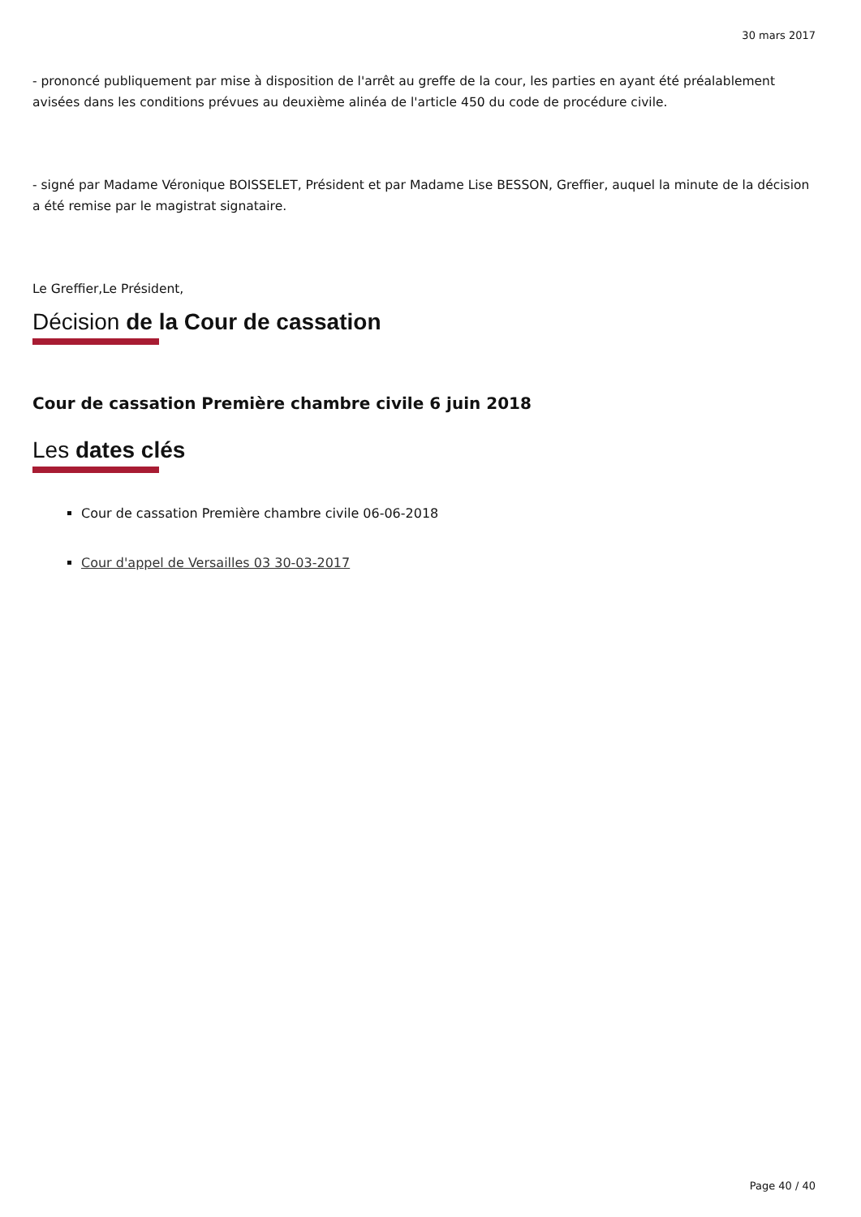30 mars 2017
- prononcé publiquement par mise à disposition de l'arrêt au greffe de la cour, les parties en ayant été préalablement avisées dans les conditions prévues au deuxième alinéa de l'article 450 du code de procédure civile.
- signé par Madame Véronique BOISSELET, Président et par Madame Lise BESSON, Greffier, auquel la minute de la décision a été remise par le magistrat signataire.
Le Greffier,Le Président,
Décision de la Cour de cassation
Cour de cassation Première chambre civile 6 juin 2018
Les dates clés
Cour de cassation Première chambre civile 06-06-2018
Cour d'appel de Versailles 03 30-03-2017
Page 40 / 40